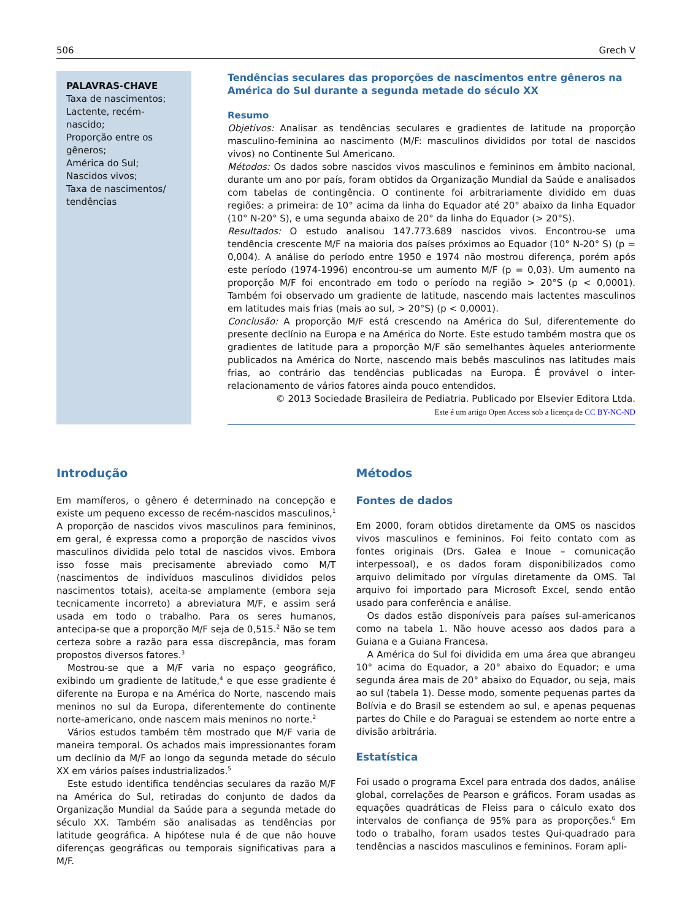506 Grech V
PALAVRAS-CHAVE
Taxa de nascimentos;
Lactente, recém-nascido;
Proporção entre os gêneros;
América do Sul;
Nascidos vivos;
Taxa de nascimentos/ tendências
Tendências seculares das proporções de nascimentos entre gêneros na América do Sul durante a segunda metade do século XX
Resumo
Objetivos: Analisar as tendências seculares e gradientes de latitude na proporção masculino-feminina ao nascimento (M/F: masculinos divididos por total de nascidos vivos) no Continente Sul Americano.
Métodos: Os dados sobre nascidos vivos masculinos e femininos em âmbito nacional, durante um ano por país, foram obtidos da Organização Mundial da Saúde e analisados com tabelas de contingência. O continente foi arbitrariamente dividido em duas regiões: a primeira: de 10° acima da linha do Equador até 20° abaixo da linha Equador (10° N-20° S), e uma segunda abaixo de 20° da linha do Equador (> 20°S).
Resultados: O estudo analisou 147.773.689 nascidos vivos. Encontrou-se uma tendência crescente M/F na maioria dos países próximos ao Equador (10° N-20° S) (p = 0,004). A análise do período entre 1950 e 1974 não mostrou diferença, porém após este período (1974-1996) encontrou-se um aumento M/F (p = 0,03). Um aumento na proporção M/F foi encontrado em todo o período na região > 20°S (p < 0,0001). Também foi observado um gradiente de latitude, nascendo mais lactentes masculinos em latitudes mais frias (mais ao sul, > 20°S) (p < 0,0001).
Conclusão: A proporção M/F está crescendo na América do Sul, diferentemente do presente declínio na Europa e na América do Norte. Este estudo também mostra que os gradientes de latitude para a proporção M/F são semelhantes àqueles anteriormente publicados na América do Norte, nascendo mais bebês masculinos nas latitudes mais frias, ao contrário das tendências publicadas na Europa. É provável o inter-relacionamento de vários fatores ainda pouco entendidos.
© 2013 Sociedade Brasileira de Pediatria. Publicado por Elsevier Editora Ltda.
Este é um artigo Open Access sob a licença de CC BY-NC-ND
Introdução
Em mamíferos, o gênero é determinado na concepção e existe um pequeno excesso de recém-nascidos masculinos,<sup>1</sup> A proporção de nascidos vivos masculinos para femininos, em geral, é expressa como a proporção de nascidos vivos masculinos dividida pelo total de nascidos vivos. Embora isso fosse mais precisamente abreviado como M/T (nascimentos de indivíduos masculinos divididos pelos nascimentos totais), aceita-se amplamente (embora seja tecnicamente incorreto) a abreviatura M/F, e assim será usada em todo o trabalho. Para os seres humanos, antecipa-se que a proporção M/F seja de 0,515.<sup>2</sup> Não se tem certeza sobre a razão para essa discrepância, mas foram propostos diversos fatores.<sup>3</sup>
Mostrou-se que a M/F varia no espaço geográfico, exibindo um gradiente de latitude,<sup>4</sup> e que esse gradiente é diferente na Europa e na América do Norte, nascendo mais meninos no sul da Europa, diferentemente do continente norte-americano, onde nascem mais meninos no norte.<sup>2</sup>
Vários estudos também têm mostrado que M/F varia de maneira temporal. Os achados mais impressionantes foram um declínio da M/F ao longo da segunda metade do século XX em vários países industrializados.<sup>5</sup>
Este estudo identifica tendências seculares da razão M/F na América do Sul, retiradas do conjunto de dados da Organização Mundial da Saúde para a segunda metade do século XX. Também são analisadas as tendências por latitude geográfica. A hipótese nula é de que não houve diferenças geográficas ou temporais significativas para a M/F.
Métodos
Fontes de dados
Em 2000, foram obtidos diretamente da OMS os nascidos vivos masculinos e femininos. Foi feito contato com as fontes originais (Drs. Galea e Inoue – comunicação interpessoal), e os dados foram disponibilizados como arquivo delimitado por vírgulas diretamente da OMS. Tal arquivo foi importado para Microsoft Excel, sendo então usado para conferência e análise.
Os dados estão disponíveis para países sul-americanos como na tabela 1. Não houve acesso aos dados para a Guiana e a Guiana Francesa.
A América do Sul foi dividida em uma área que abrangeu 10° acima do Equador, a 20° abaixo do Equador; e uma segunda área mais de 20° abaixo do Equador, ou seja, mais ao sul (tabela 1). Desse modo, somente pequenas partes da Bolívia e do Brasil se estendem ao sul, e apenas pequenas partes do Chile e do Paraguai se estendem ao norte entre a divisão arbitrária.
Estatística
Foi usado o programa Excel para entrada dos dados, análise global, correlações de Pearson e gráficos. Foram usadas as equações quadráticas de Fleiss para o cálculo exato dos intervalos de confiança de 95% para as proporções.<sup>6</sup> Em todo o trabalho, foram usados testes Qui-quadrado para tendências a nascidos masculinos e femininos. Foram apli-